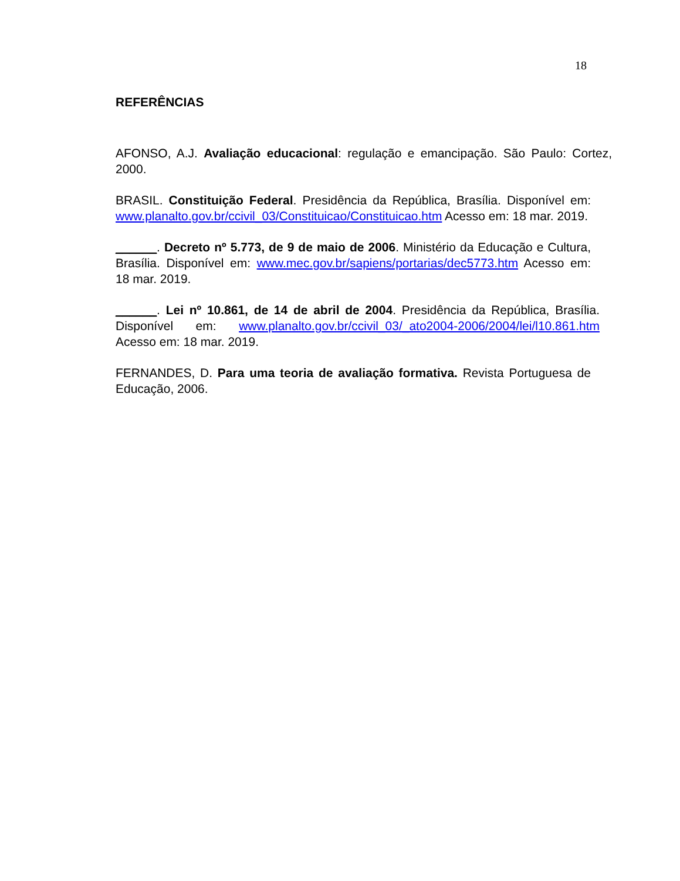18
REFERÊNCIAS
AFONSO, A.J. Avaliação educacional: regulação e emancipação. São Paulo: Cortez, 2000.
BRASIL. Constituição Federal. Presidência da República, Brasília. Disponível em: www.planalto.gov.br/ccivil_03/Constituicao/Constituicao.htm Acesso em: 18 mar. 2019.
______. Decreto nº 5.773, de 9 de maio de 2006. Ministério da Educação e Cultura, Brasília. Disponível em: www.mec.gov.br/sapiens/portarias/dec5773.htm Acesso em: 18 mar. 2019.
______. Lei nº 10.861, de 14 de abril de 2004. Presidência da República, Brasília. Disponível em: www.planalto.gov.br/ccivil_03/_ato2004-2006/2004/lei/l10.861.htm Acesso em: 18 mar. 2019.
FERNANDES, D. Para uma teoria de avaliação formativa. Revista Portuguesa de Educação, 2006.